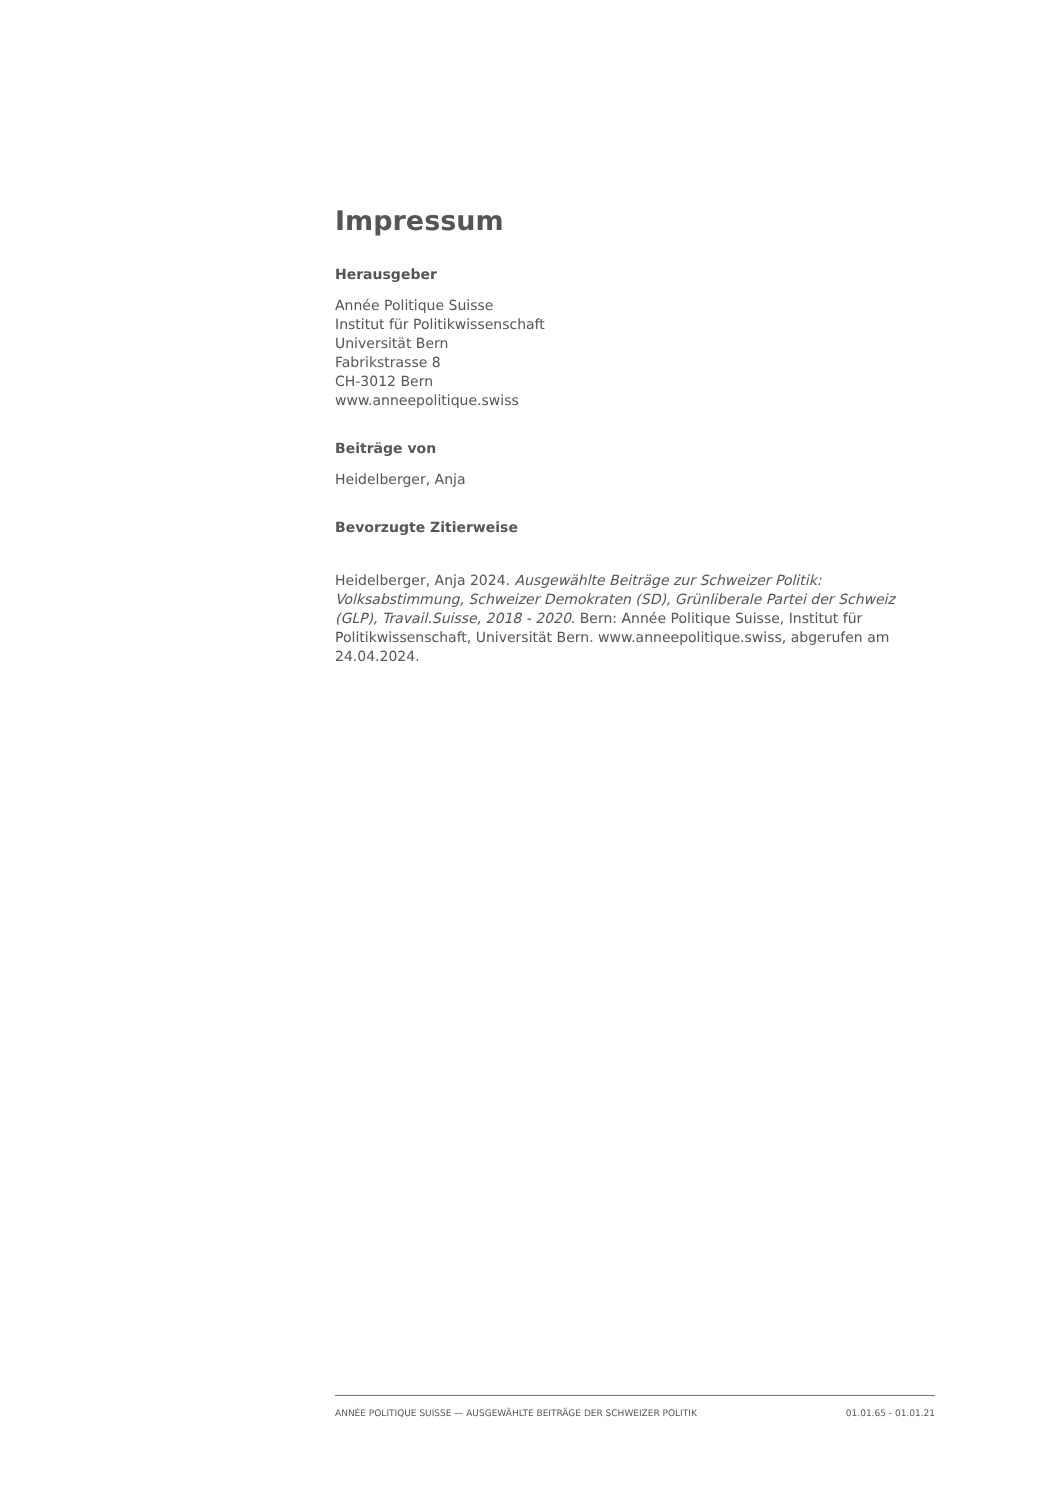Impressum
Herausgeber
Année Politique Suisse
Institut für Politikwissenschaft
Universität Bern
Fabrikstrasse 8
CH-3012 Bern
www.anneepolitique.swiss
Beiträge von
Heidelberger, Anja
Bevorzugte Zitierweise
Heidelberger, Anja 2024. Ausgewählte Beiträge zur Schweizer Politik: Volksabstimmung, Schweizer Demokraten (SD), Grünliberale Partei der Schweiz (GLP), Travail.Suisse, 2018 - 2020. Bern: Année Politique Suisse, Institut für Politikwissenschaft, Universität Bern. www.anneepolitique.swiss, abgerufen am 24.04.2024.
ANNÉE POLITIQUE SUISSE — AUSGEWÄHLTE BEITRÄGE DER SCHWEIZER POLITIK 01.01.65 - 01.01.21